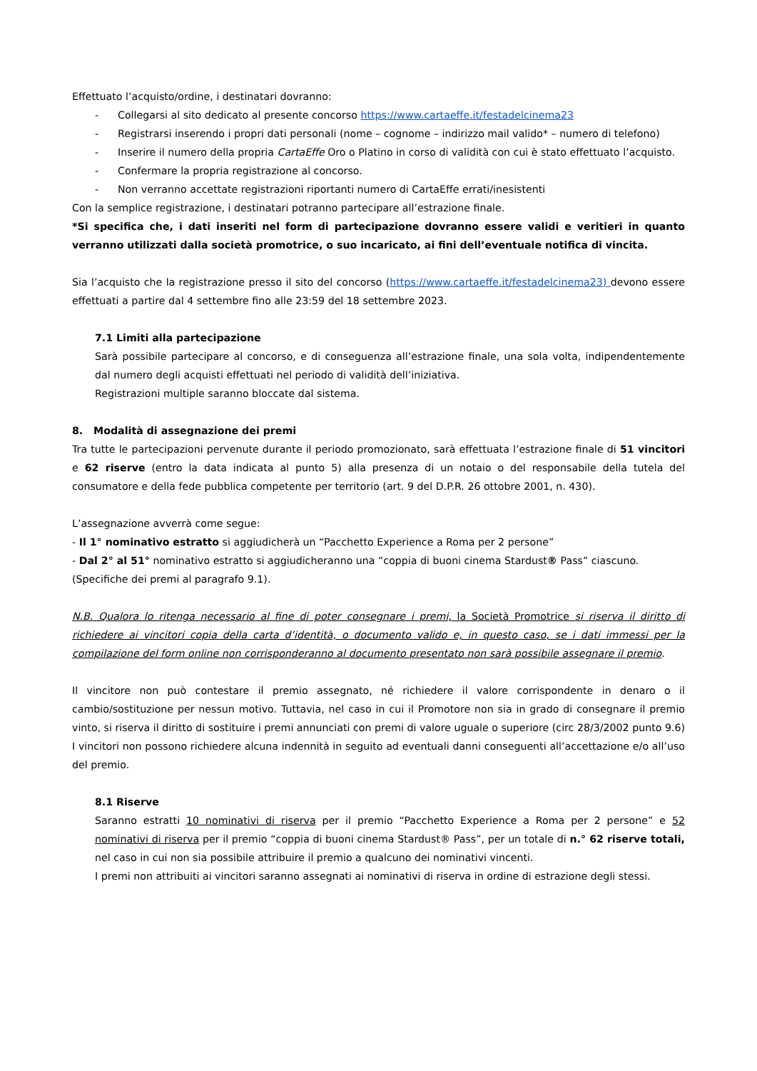Effettuato l’acquisto/ordine, i destinatari dovranno:
- Collegarsi al sito dedicato al presente concorso https://www.cartaeffe.it/festadelcinema23
- Registrarsi inserendo i propri dati personali (nome – cognome – indirizzo mail valido* – numero di telefono)
- Inserire il numero della propria CartaEffe Oro o Platino in corso di validità con cui è stato effettuato l’acquisto.
- Confermare la propria registrazione al concorso.
- Non verranno accettate registrazioni riportanti numero di CartaEffe errati/inesistenti
Con la semplice registrazione, i destinatari potranno partecipare all’estrazione finale.
*Si specifica che, i dati inseriti nel form di partecipazione dovranno essere validi e veritieri in quanto verranno utilizzati dalla società promotrice, o suo incaricato, ai fini dell’eventuale notifica di vincita.
Sia l’acquisto che la registrazione presso il sito del concorso (https://www.cartaeffe.it/festadelcinema23) devono essere effettuati a partire dal 4 settembre fino alle 23:59 del 18 settembre 2023.
7.1 Limiti alla partecipazione
Sarà possibile partecipare al concorso, e di conseguenza all’estrazione finale, una sola volta, indipendentemente dal numero degli acquisti effettuati nel periodo di validità dell’iniziativa.
Registrazioni multiple saranno bloccate dal sistema.
8. Modalità di assegnazione dei premi
Tra tutte le partecipazioni pervenute durante il periodo promozionato, sarà effettuata l’estrazione finale di 51 vincitori e 62 riserve (entro la data indicata al punto 5) alla presenza di un notaio o del responsabile della tutela del consumatore e della fede pubblica competente per territorio (art. 9 del D.P.R. 26 ottobre 2001, n. 430).
L’assegnazione avverrà come segue:
- Il 1° nominativo estratto si aggiudicherà un “Pacchetto Experience a Roma per 2 persone”
- Dal 2° al 51° nominativo estratto si aggiudicheranno una “coppia di buoni cinema Stardust® Pass” ciascuno.
(Specifiche dei premi al paragrafo 9.1).
N.B. Qualora lo ritenga necessario al fine di poter consegnare i premi, la Società Promotrice si riserva il diritto di richiedere ai vincitori copia della carta d’identità, o documento valido e, in questo caso, se i dati immessi per la compilazione del form online non corrisponderanno al documento presentato non sarà possibile assegnare il premio.
Il vincitore non può contestare il premio assegnato, né richiedere il valore corrispondente in denaro o il cambio/sostituzione per nessun motivo. Tuttavia, nel caso in cui il Promotore non sia in grado di consegnare il premio vinto, si riserva il diritto di sostituire i premi annunciati con premi di valore uguale o superiore (circ 28/3/2002 punto 9.6) I vincitori non possono richiedere alcuna indennità in seguito ad eventuali danni conseguenti all’accettazione e/o all’uso del premio.
8.1 Riserve
Saranno estratti 10 nominativi di riserva per il premio “Pacchetto Experience a Roma per 2 persone” e 52 nominativi di riserva per il premio “coppia di buoni cinema Stardust® Pass”, per un totale di n.° 62 riserve totali, nel caso in cui non sia possibile attribuire il premio a qualcuno dei nominativi vincenti.
I premi non attribuiti ai vincitori saranno assegnati ai nominativi di riserva in ordine di estrazione degli stessi.